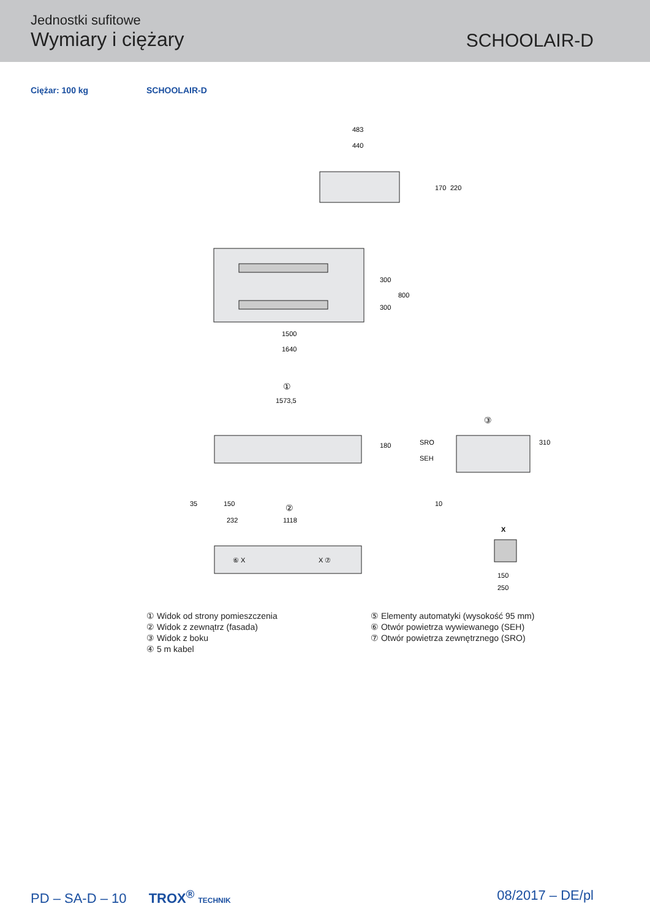Jednostki sufitowe
Wymiary i ciężary
SCHOOLAIR-D
Ciężar: 100 kg SCHOOLAIR-D
483
440
170
220
1500
1640
300
300
800
①
1573,5
35
150
180
SRO
SEH
10
③
310
②
232
1118
⑥ X
X ⑦
X
150
250
① Widok od strony pomieszczenia
② Widok z zewnątrz (fasada)
③ Widok z boku
④ 5 m kabel
⑤ Elementy automatyki (wysokość 95 mm)
⑥ Otwór powietrza wywiewanego (SEH)
⑦ Otwór powietrza zewnętrznego (SRO)
PD – SA-D – 10 TROX<sup>®</sup> TECHNIK
08/2017 – DE/pl